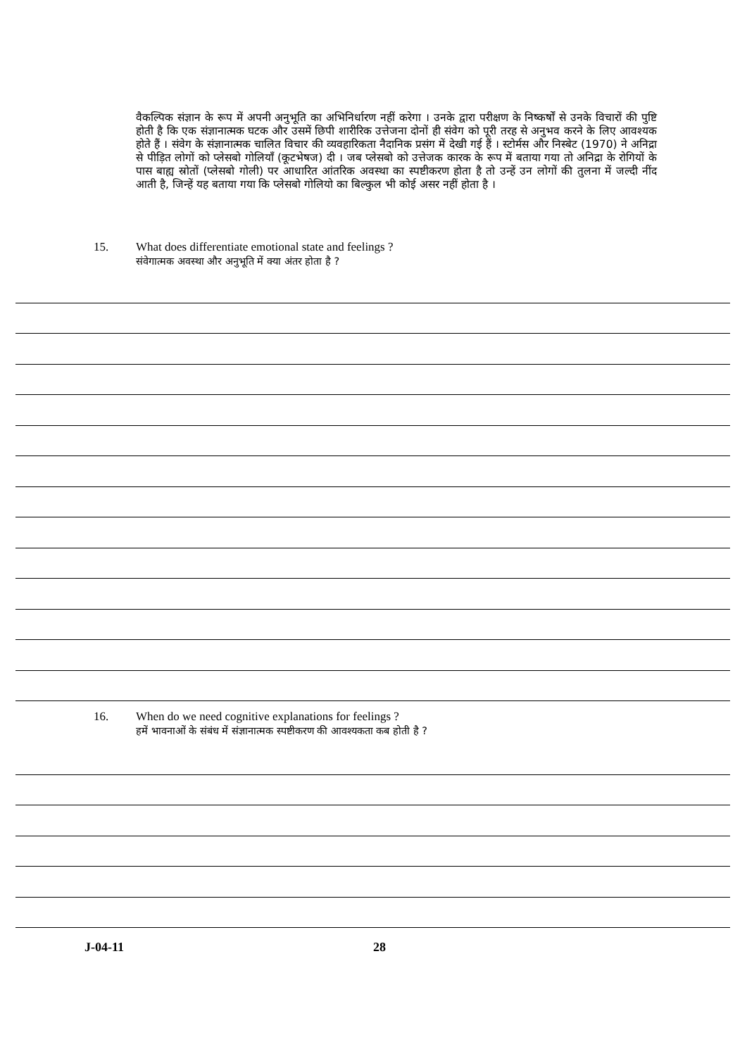वैकल्पिक संज्ञान के रूप में अपनी अनुभूति का अभिनिर्धारण नहीं करेगा । उनके द्वारा परीक्षण के निष्कर्षों से उनके विचारों की पुष्टि होती है कि एक संज्ञानात्मक घटक और उसमें छिपी शारीरिक उत्तेजना दोनों ही संवेग को पूरी तरह से अनुभव करने के लिए आवश्यक होते हैं । संवेग के संज्ञानात्मक चालित विचार की व्यवहारिकता नैदानिक प्रसंग में देखी गई हैं । स्टोर्मस और निस्बेट (1970) ने अनिद्रा से पीड़ित लोगों को प्लेसबो गोलियाँ (कूटभेषज) दी । जब प्लेसबो को उत्तेजक कारक के रूप में बताया गया तो अनिद्रा के रोगियों के पास बाह्य स्रोतों (प्लेसबो गोली) पर आधारित आंतरिक अवस्था का स्पष्टीकरण होता है तो उन्हें उन लोगों की तुलना में जल्दी नींद आती है, जिन्हें यह बताया गया कि प्लेसबो गोलियो का बिल्कुल भी कोई असर नहीं होता है ।
15. What does differentiate emotional state and feelings ?
संवेगात्मक अवस्था और अनुभूति में क्या अंतर होता है ?
16. When do we need cognitive explanations for feelings ?
हमें भावनाओं के संबंध में संज्ञानात्मक स्पष्टीकरण की आवश्यकता कब होती है ?
J-04-11 28